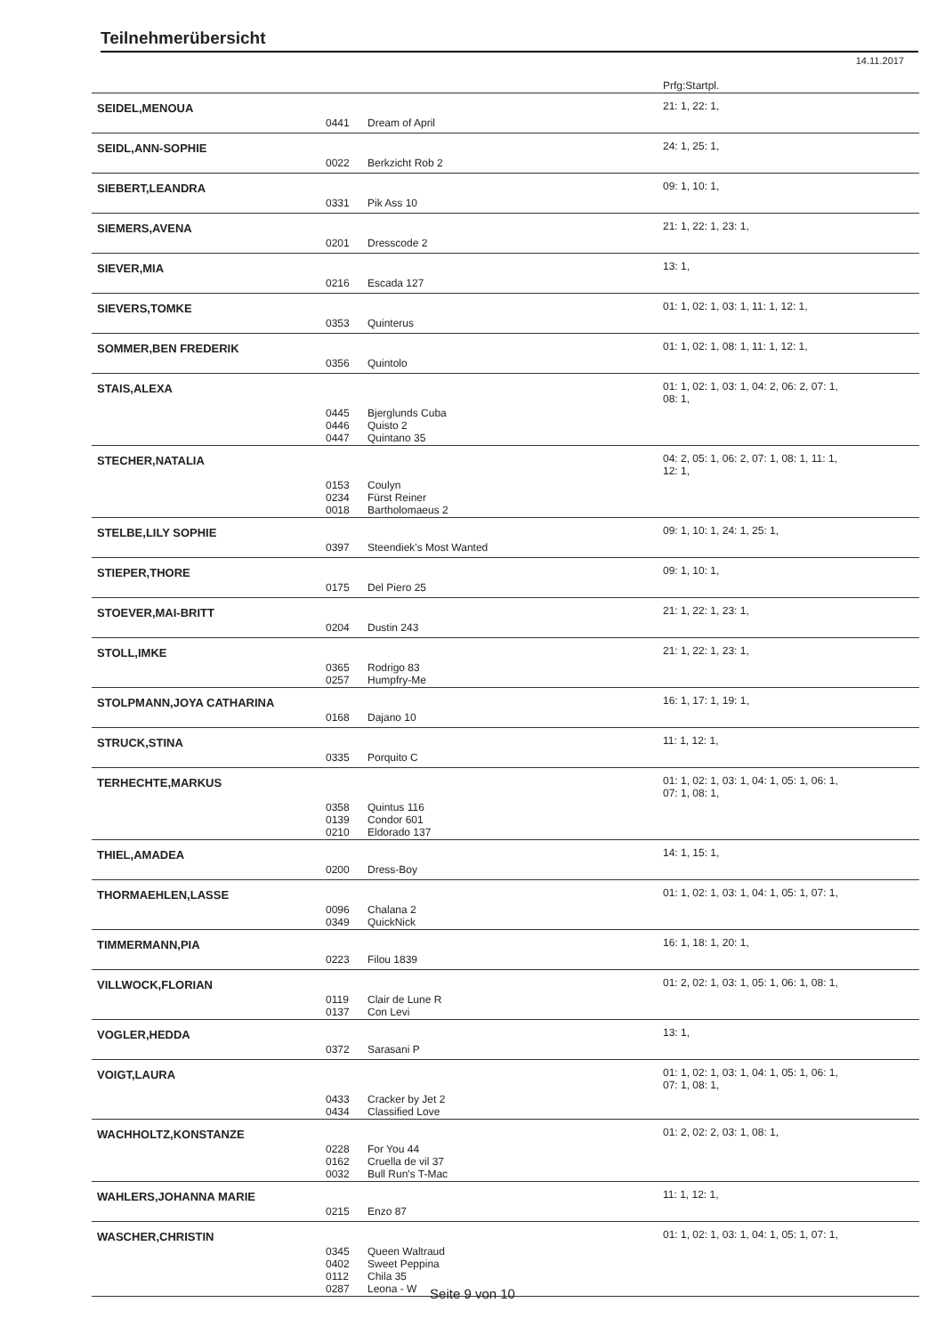Teilnehmerübersicht
14.11.2017
| | | | Prfg:Startpl. |
| SEIDEL,MENOUA | | | 21: 1, 22: 1, |
| | 0441 | Dream of April | |
| SEIDL,ANN-SOPHIE | | | 24: 1, 25: 1, |
| | 0022 | Berkzicht Rob 2 | |
| SIEBERT,LEANDRA | | | 09: 1, 10: 1, |
| | 0331 | Pik Ass 10 | |
| SIEMERS,AVENA | | | 21: 1, 22: 1, 23: 1, |
| | 0201 | Dresscode 2 | |
| SIEVER,MIA | | | 13: 1, |
| | 0216 | Escada 127 | |
| SIEVERS,TOMKE | | | 01: 1, 02: 1, 03: 1, 11: 1, 12: 1, |
| | 0353 | Quinterus | |
| SOMMER,BEN FREDERIK | | | 01: 1, 02: 1, 08: 1, 11: 1, 12: 1, |
| | 0356 | Quintolo | |
| STAIS,ALEXA | | | 01: 1, 02: 1, 03: 1, 04: 2, 06: 2, 07: 1, 08: 1, |
| | 0445 0446 0447 | Bjerglunds Cuba Quisto 2 Quintano 35 | |
| STECHER,NATALIA | | | 04: 2, 05: 1, 06: 2, 07: 1, 08: 1, 11: 1, 12: 1, |
| | 0153 0234 0018 | Coulyn Fürst Reiner Bartholomaeus 2 | |
| STELBE,LILY SOPHIE | | | 09: 1, 10: 1, 24: 1, 25: 1, |
| | 0397 | Steendiek's Most Wanted | |
| STIEPER,THORE | | | 09: 1, 10: 1, |
| | 0175 | Del Piero 25 | |
| STOEVER,MAI-BRITT | | | 21: 1, 22: 1, 23: 1, |
| | 0204 | Dustin 243 | |
| STOLL,IMKE | | | 21: 1, 22: 1, 23: 1, |
| | 0365 0257 | Rodrigo 83 Humpfry-Me | |
| STOLPMANN,JOYA CATHARINA | | | 16: 1, 17: 1, 19: 1, |
| | 0168 | Dajano 10 | |
| STRUCK,STINA | | | 11: 1, 12: 1, |
| | 0335 | Porquito C | |
| TERHECHTE,MARKUS | | | 01: 1, 02: 1, 03: 1, 04: 1, 05: 1, 06: 1, 07: 1, 08: 1, |
| | 0358 0139 0210 | Quintus 116 Condor 601 Eldorado 137 | |
| THIEL,AMADEA | | | 14: 1, 15: 1, |
| | 0200 | Dress-Boy | |
| THORMAEHLEN,LASSE | | | 01: 1, 02: 1, 03: 1, 04: 1, 05: 1, 07: 1, |
| | 0096 0349 | Chalana 2 QuickNick | |
| TIMMERMANN,PIA | | | 16: 1, 18: 1, 20: 1, |
| | 0223 | Filou 1839 | |
| VILLWOCK,FLORIAN | | | 01: 2, 02: 1, 03: 1, 05: 1, 06: 1, 08: 1, |
| | 0119 0137 | Clair de Lune R Con Levi | |
| VOGLER,HEDDA | | | 13: 1, |
| | 0372 | Sarasani P | |
| VOIGT,LAURA | | | 01: 1, 02: 1, 03: 1, 04: 1, 05: 1, 06: 1, 07: 1, 08: 1, |
| | 0433 0434 | Cracker by Jet 2 Classified Love | |
| WACHHOLTZ,KONSTANZE | | | 01: 2, 02: 2, 03: 1, 08: 1, |
| | 0228 0162 0032 | For You 44 Cruella de vil 37 Bull Run's T-Mac | |
| WAHLERS,JOHANNA MARIE | | | 11: 1, 12: 1, |
| | 0215 | Enzo 87 | |
| WASCHER,CHRISTIN | | | 01: 1, 02: 1, 03: 1, 04: 1, 05: 1, 07: 1, |
| | 0345 0402 0112 0287 | Queen Waltraud Sweet Peppina Chila 35 Leona - W | |
Seite 9 von 10